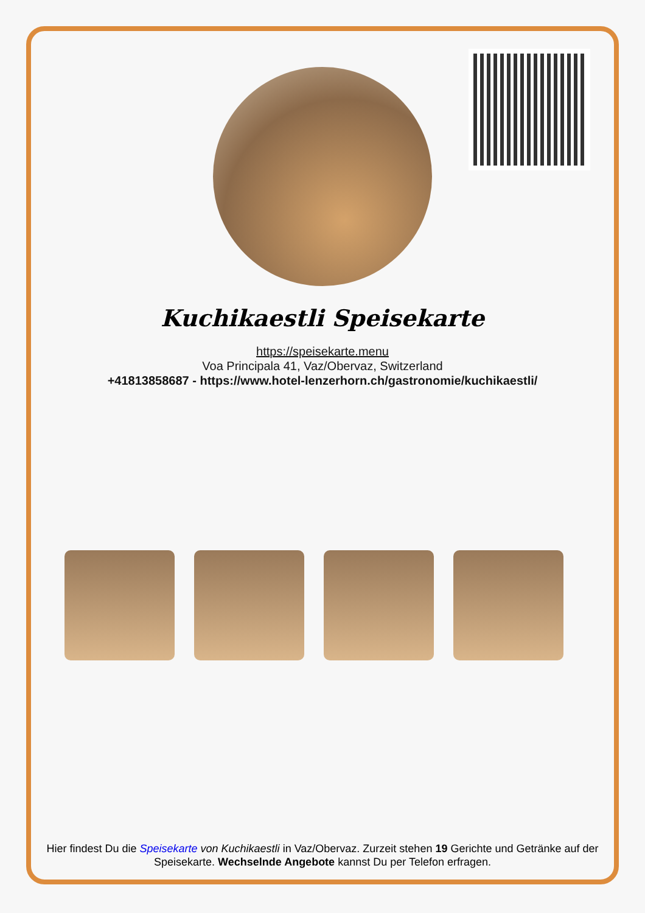Kuchikaestli Speisekarte
https://speisekarte.menu
Voa Principala 41, Vaz/Obervaz, Switzerland
+41813858687 - https://www.hotel-lenzerhorn.ch/gastronomie/kuchikaestli/
Hier findest Du die Speisekarte von Kuchikaestli in Vaz/Obervaz. Zurzeit stehen 19 Gerichte und Getränke auf der Speisekarte. Wechselnde Angebote kannst Du per Telefon erfragen.